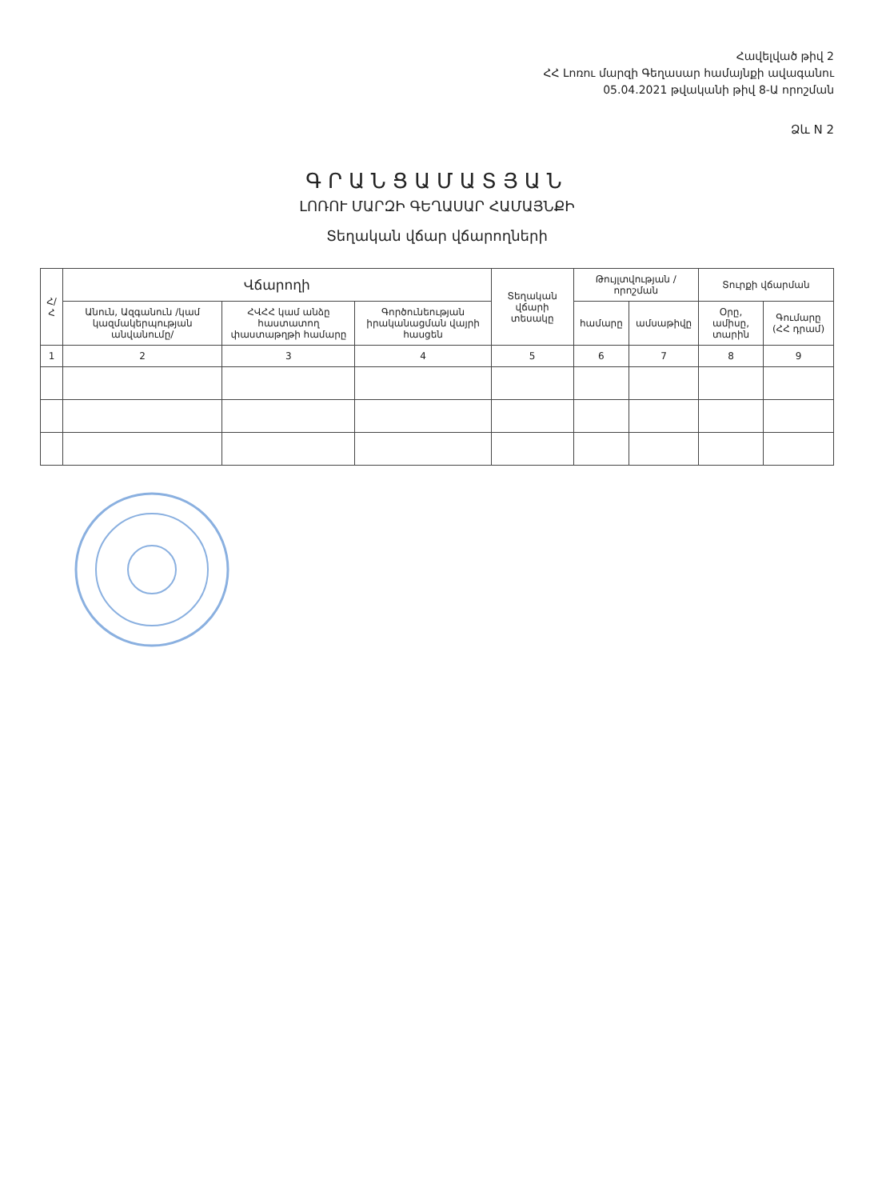Հավելված թիվ 2
ՀՀ Լոռու մարզի Գեղասար համայնքի ավագանու
05.04.2021 թվականի թիվ 8-Ա որոշման
Ձև N 2
ԳՐԱՆՑԱՄԱՏՅԱՆ
ԼՈՌՈՒ ՄԱՐԶԻ ԳԵՂԱՍԱՐ ՀԱՄԱՅՆՔԻ
Տեղական վճար վճարողների
| Հ/Հ | Վճարողի | | | Տեղական վճարի տեսակը | Թույլտվության / որոշման | | Տուրքի վճարման | |
| --- | --- | --- | --- | --- | --- | --- | --- | --- |
| | Անուն, Ազգանուն /կամ կազմակերպության անվանումը/ | ՀՎՀՀ կամ անձը հաստատող փաստաթղթի համարը | Գործունեության իրականացման վայրի հասցեն | | համարը | ամսաթիվը | Օրը, ամիսը, տարին | Գումարը (ՀՀ դրամ) |
| 1 | 2 | 3 | 4 | 5 | 6 | 7 | 8 | 9 |